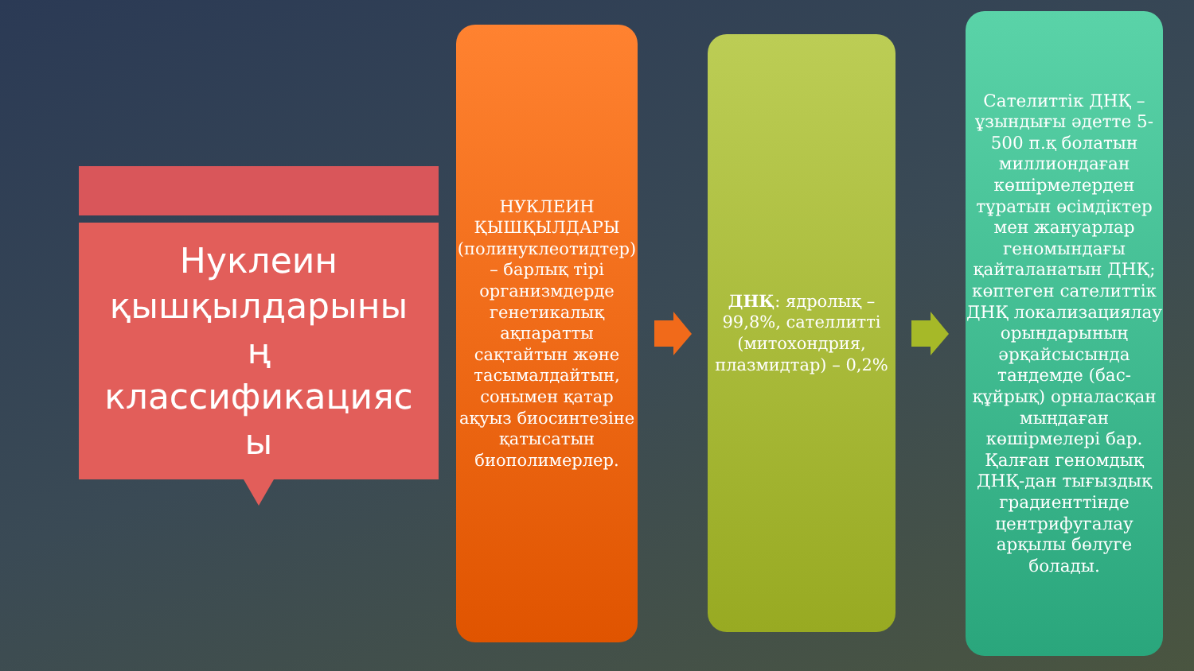Нуклеин
қышқылдарыны
ң
классификацияс
ы
НУКЛЕИН ҚЫШҚЫЛДАРЫ (полинуклеотидтер) – барлық тірі организмдерде генетикалық ақпаратты сақтайтын және тасымалдайтын, сонымен қатар ақуыз биосинтезіне қатысатын биополимерлер.
ДНҚ: ядролық – 99,8%, сателлитті (митохондрия, плазмидтар) – 0,2%
Сателиттік ДНҚ – ұзындығы әдетте 5-500 п.қ болатын миллиондаған көшірмелерден тұратын өсімдіктер мен жануарлар геномындағы қайталанатын ДНҚ; көптеген сателиттік ДНҚ локализациялау орындарының әрқайсысында тандемде (бас-құйрық) орналасқан мыңдаған көшірмелері бар. Қалған геномдық ДНҚ-дан тығыздық градиенттінде центрифугалау арқылы бөлуге болады.